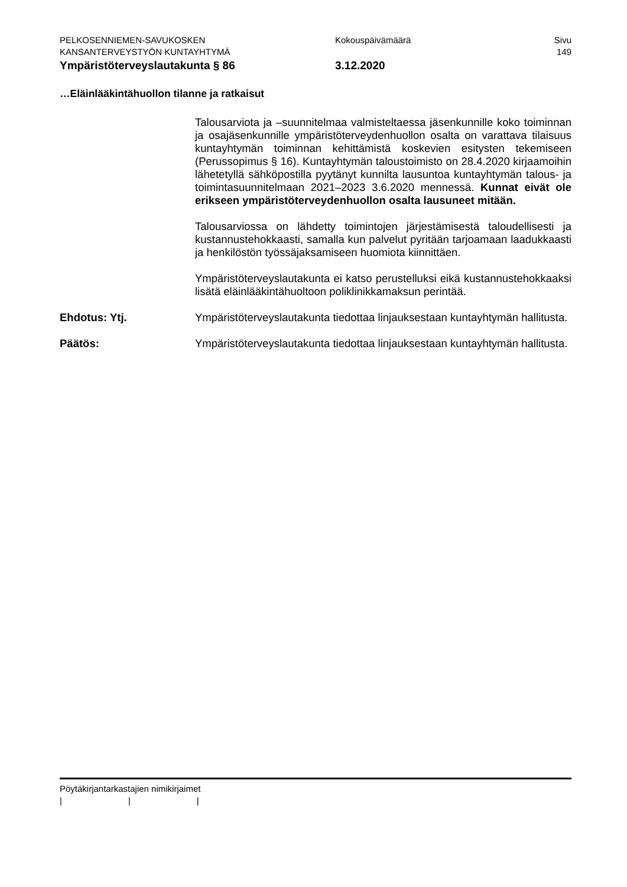PELKOSENNIEMEN-SAVUKOSKEN Kokouspäivämäärä Sivu
KANSANTERVEYSTYÖN KUNTAYHTYMÄ 149
Ympäristöterveyslautakunta § 86 3.12.2020
…Eläinlääkintähuollon tilanne ja ratkaisut
Talousarviota ja –suunnitelmaa valmisteltaessa jäsenkunnille koko toiminnan ja osajäsenkunnille ympäristöterveydenhuollon osalta on varattava tilaisuus kuntayhtymän toiminnan kehittämistä koskevien esitysten tekemiseen (Perussopimus § 16). Kuntayhtymän taloustoimisto on 28.4.2020 kirjaamoihin lähetetyllä sähköpostilla pyytänyt kunnilta lausuntoa kuntayhtymän talous- ja toimintasuunnitelmaan 2021–2023 3.6.2020 mennessä. Kunnat eivät ole erikseen ympäristöterveydenhuollon osalta lausuneet mitään.
Talousarviossa on lähdetty toimintojen järjestämisestä taloudellisesti ja kustannustehokkaasti, samalla kun palvelut pyritään tarjoamaan laadukkaasti ja henkilöstön työssäjaksamiseen huomiota kiinnittäen.
Ympäristöterveyslautakunta ei katso perustelluksi eikä kustannustehokkaaksi lisätä eläinlääkintähuoltoon poliklinikkamaksun perintää.
Ehdotus: Ytj. Ympäristöterveyslautakunta tiedottaa linjauksestaan kuntayhtymän hallitusta.
Päätös: Ympäristöterveyslautakunta tiedottaa linjauksestaan kuntayhtymän hallitusta.
Pöytäkirjantarkastajien nimikirjaimet
| | |